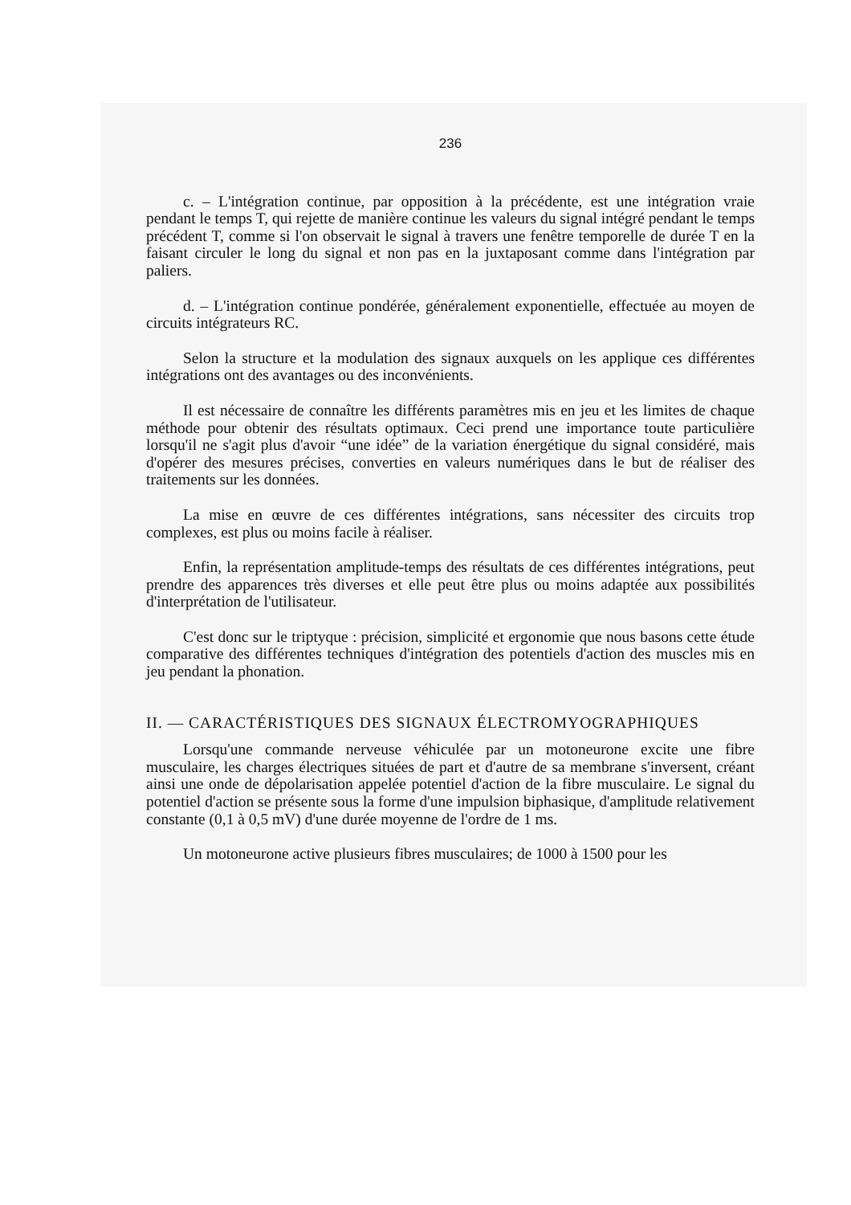236
c. – L'intégration continue, par opposition à la précédente, est une intégration vraie pendant le temps T, qui rejette de manière continue les valeurs du signal intégré pendant le temps précédent T, comme si l'on observait le signal à travers une fenêtre temporelle de durée T en la faisant circuler le long du signal et non pas en la juxtaposant comme dans l'intégration par paliers.
d. – L'intégration continue pondérée, généralement exponentielle, effectuée au moyen de circuits intégrateurs RC.
Selon la structure et la modulation des signaux auxquels on les applique ces différentes intégrations ont des avantages ou des inconvénients.
Il est nécessaire de connaître les différents paramètres mis en jeu et les limites de chaque méthode pour obtenir des résultats optimaux. Ceci prend une importance toute particulière lorsqu'il ne s'agit plus d'avoir “une idée” de la variation énergétique du signal considéré, mais d'opérer des mesures précises, converties en valeurs numériques dans le but de réaliser des traitements sur les données.
La mise en œuvre de ces différentes intégrations, sans nécessiter des circuits trop complexes, est plus ou moins facile à réaliser.
Enfin, la représentation amplitude-temps des résultats de ces différentes intégrations, peut prendre des apparences très diverses et elle peut être plus ou moins adaptée aux possibilités d'interprétation de l'utilisateur.
C'est donc sur le triptyque : précision, simplicité et ergonomie que nous basons cette étude comparative des différentes techniques d'intégration des potentiels d'action des muscles mis en jeu pendant la phonation.
II. — CARACTÉRISTIQUES DES SIGNAUX ÉLECTROMYOGRAPHIQUES
Lorsqu'une commande nerveuse véhiculée par un motoneurone excite une fibre musculaire, les charges électriques situées de part et d'autre de sa membrane s'inversent, créant ainsi une onde de dépolarisation appelée potentiel d'action de la fibre musculaire. Le signal du potentiel d'action se présente sous la forme d'une impulsion biphasique, d'amplitude relativement constante (0,1 à 0,5 mV) d'une durée moyenne de l'ordre de 1 ms.
Un motoneurone active plusieurs fibres musculaires; de 1000 à 1500 pour les